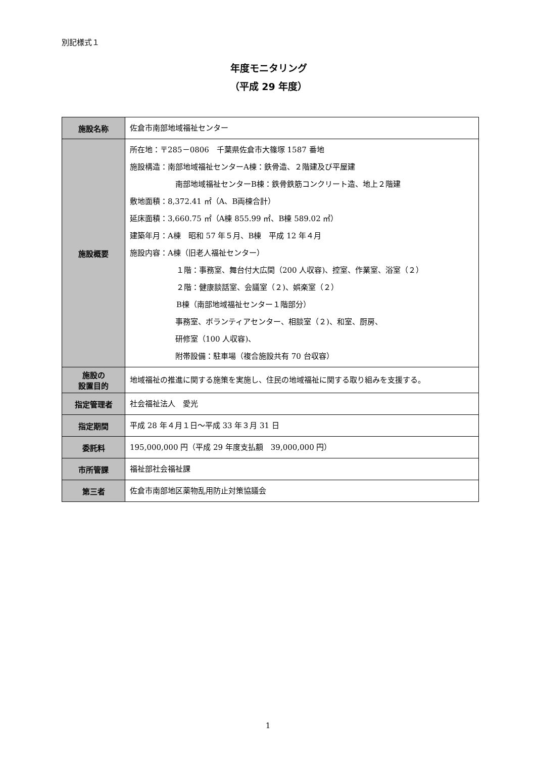別記様式１
年度モニタリング
（平成 29 年度）
| 施設名称 | 佐倉市南部地域福祉センター |
| 施設概要 | 所在地：〒285－0806 千葉県佐倉市大篠塚 1587 番地 施設構造：南部地域福祉センターA棟：鉄骨造、２階建及び平屋建 南部地域福祉センターB棟：鉄骨鉄筋コンクリート造、地上２階建 敷地面積：8,372.41 ㎡（A、B両棟合計） 延床面積：3,660.75 ㎡（A棟 855.99 ㎡、B棟 589.02 ㎡） 建築年月：A棟 昭和 57 年５月、B棟 平成 12 年４月 施設内容：A棟（旧老人福祉センター） １階：事務室、舞台付大広間（200 人収容)、控室、作業室、浴室（２） ２階：健康談話室、会議室（２)、娯楽室（２） B棟（南部地域福祉センター１階部分） 事務室、ボランティアセンター、相談室（２)、和室、厨房、 研修室（100 人収容)、 附帯設備：駐車場（複合施設共有 70 台収容） |
| 施設の 設置目的 | 地域福祉の推進に関する施策を実施し、住民の地域福祉に関する取り組みを支援する。 |
| 指定管理者 | 社会福祉法人 愛光 |
| 指定期間 | 平成 28 年４月１日～平成 33 年３月 31 日 |
| 委託料 | 195,000,000 円（平成 29 年度支払額 39,000,000 円） |
| 市所管課 | 福祉部社会福祉課 |
| 第三者 | 佐倉市南部地区薬物乱用防止対策協議会 |
1